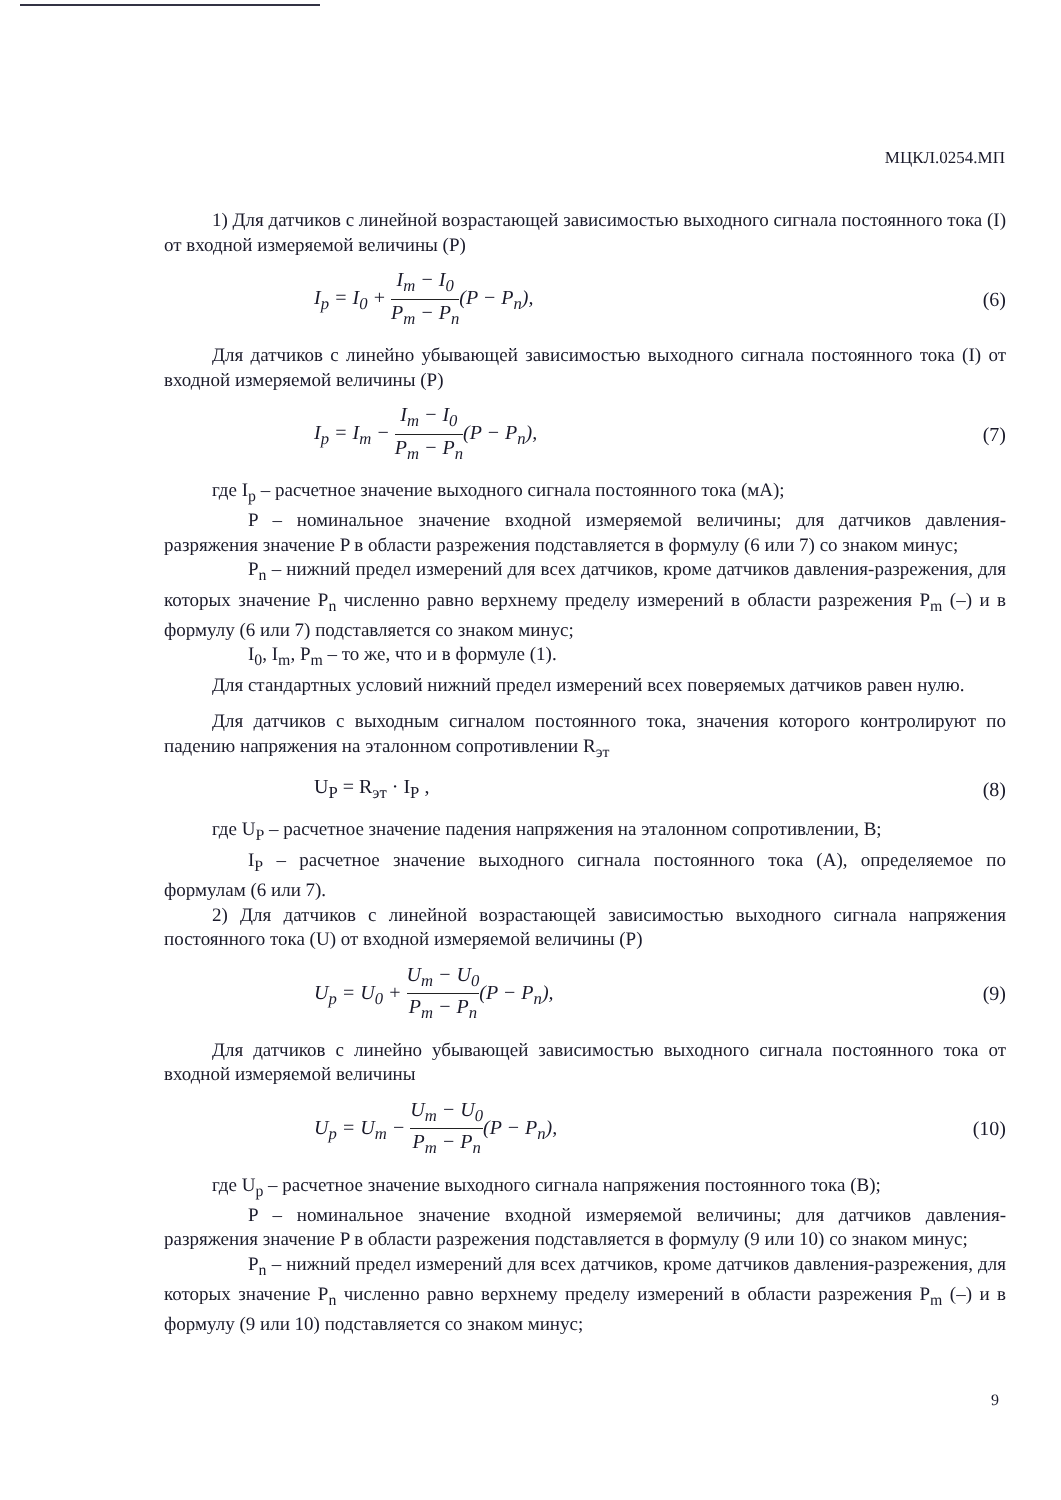МЦКЛ.0254.МП
1) Для датчиков с линейной возрастающей зависимостью выходного сигнала постоянного тока (I) от входной измеряемой величины (P)
I<sub>p</sub> = I<sub>0</sub> + I<sub>m</sub> − I<sub>0</sub> P<sub>m</sub> − P<sub>n</sub>(P − P<sub>n</sub>), (6)
Для датчиков с линейно убывающей зависимостью выходного сигнала постоянного тока (I) от входной измеряемой величины (P)
I<sub>p</sub> = I<sub>m</sub> − I<sub>m</sub> − I<sub>0</sub> P<sub>m</sub> − P<sub>n</sub>(P − P<sub>n</sub>), (7)
где I<sub>p</sub> – расчетное значение выходного сигнала постоянного тока (мА);
P – номинальное значение входной измеряемой величины; для датчиков давления-разряжения значение P в области разрежения подставляется в формулу (6 или 7) со знаком минус;
P<sub>n</sub> – нижний предел измерений для всех датчиков, кроме датчиков давления-разрежения, для которых значение P<sub>n</sub> численно равно верхнему пределу измерений в области разрежения P<sub>m</sub> (–) и в формулу (6 или 7) подставляется со знаком минус;
I<sub>0</sub>, I<sub>m</sub>, P<sub>m</sub> – то же, что и в формуле (1).
Для стандартных условий нижний предел измерений всех поверяемых датчиков равен нулю.
Для датчиков с выходным сигналом постоянного тока, значения которого контролируют по падению напряжения на эталонном сопротивлении R<sub>эт</sub>
U<sub>P</sub> = R<sub>эт</sub> · I<sub>P</sub> , (8)
где U<sub>P</sub> – расчетное значение падения напряжения на эталонном сопротивлении, В;
I<sub>P</sub> – расчетное значение выходного сигнала постоянного тока (А), определяемое по формулам (6 или 7).
2) Для датчиков с линейной возрастающей зависимостью выходного сигнала напряжения постоянного тока (U) от входной измеряемой величины (P)
U<sub>p</sub> = U<sub>0</sub> + U<sub>m</sub> − U<sub>0</sub> P<sub>m</sub> − P<sub>n</sub>(P − P<sub>n</sub>), (9)
Для датчиков с линейно убывающей зависимостью выходного сигнала постоянного тока от входной измеряемой величины
U<sub>p</sub> = U<sub>m</sub> − U<sub>m</sub> − U<sub>0</sub> P<sub>m</sub> − P<sub>n</sub>(P − P<sub>n</sub>), (10)
где U<sub>p</sub> – расчетное значение выходного сигнала напряжения постоянного тока (В);
P – номинальное значение входной измеряемой величины; для датчиков давления-разряжения значение P в области разрежения подставляется в формулу (9 или 10) со знаком минус;
P<sub>n</sub> – нижний предел измерений для всех датчиков, кроме датчиков давления-разрежения, для которых значение P<sub>n</sub> численно равно верхнему пределу измерений в области разрежения P<sub>m</sub> (–) и в формулу (9 или 10) подставляется со знаком минус;
9